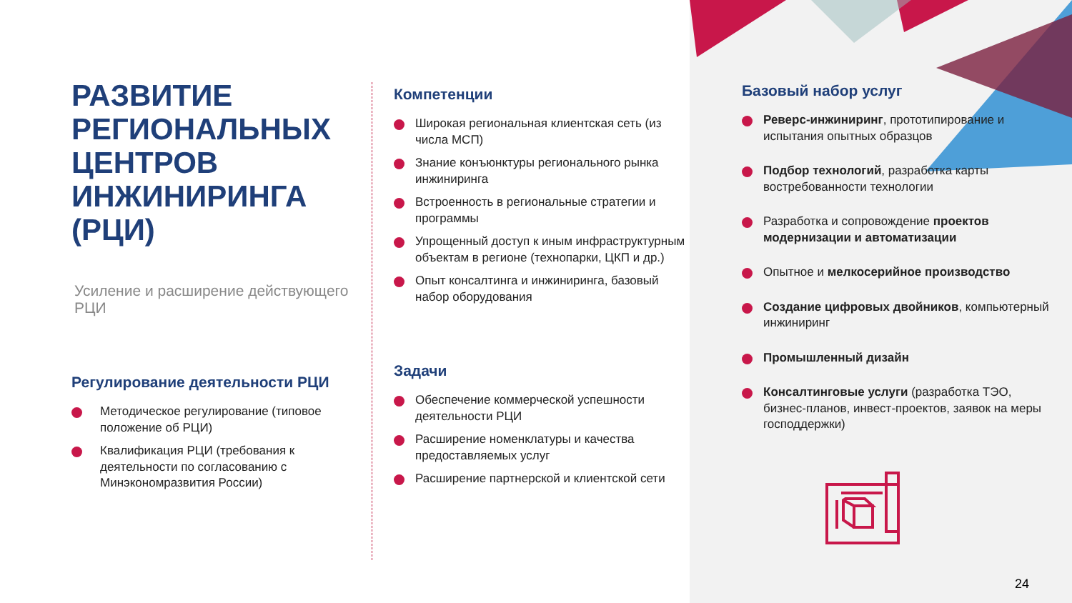РАЗВИТИЕ РЕГИОНАЛЬНЫХ ЦЕНТРОВ ИНЖИНИРИНГА (РЦИ)
Усиление и расширение действующего РЦИ
Регулирование деятельности РЦИ
Методическое регулирование (типовое положение об РЦИ)
Квалификация РЦИ (требования к деятельности по согласованию с Минэкономразвития России)
Компетенции
Широкая региональная клиентская сеть (из числа МСП)
Знание конъюнктуры регионального рынка инжиниринга
Встроенность в региональные стратегии и программы
Упрощенный доступ к иным инфраструктурным объектам в регионе (технопарки, ЦКП и др.)
Опыт консалтинга и инжиниринга, базовый набор оборудования
Задачи
Обеспечение коммерческой успешности деятельности РЦИ
Расширение номенклатуры и качества предоставляемых услуг
Расширение партнерской и клиентской сети
Базовый набор услуг
Реверс-инжиниринг, прототипирование и испытания опытных образцов
Подбор технологий, разработка карты востребованности технологии
Разработка и сопровождение проектов модернизации и автоматизации
Опытное и мелкосерийное производство
Создание цифровых двойников, компьютерный инжиниринг
Промышленный дизайн
Консалтинговые услуги (разработка ТЭО, бизнес-планов, инвест-проектов, заявок на меры господдержки)
24